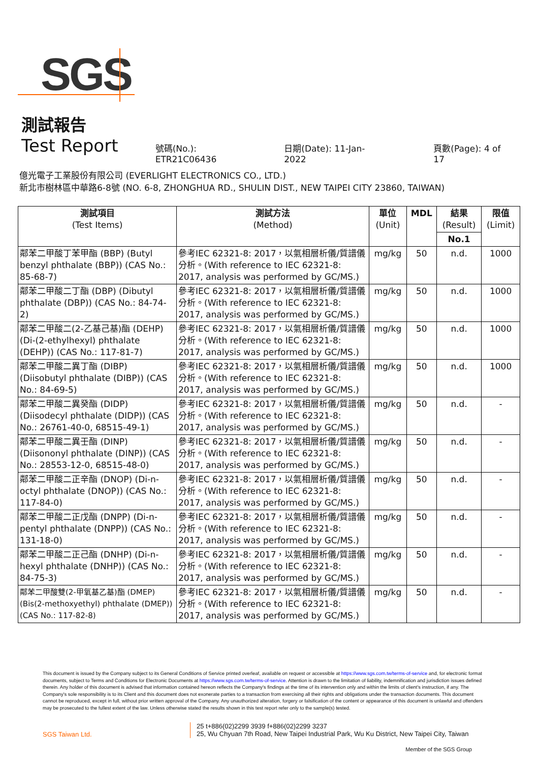SGS
測試報告
Test Report
號碼(No.): ETR21C06436 日期(Date): 11-Jan-2022 頁數(Page): 4 of 17
億光電子工業股份有限公司 (EVERLIGHT ELECTRONICS CO., LTD.)
新北市樹林區中華路6-8號 (NO. 6-8, ZHONGHUA RD., SHULIN DIST., NEW TAIPEI CITY 23860, TAIWAN)
| 測試項目 (Test Items) | 測試方法 (Method) | 單位 (Unit) | MDL | 結果 (Result) | 限值 (Limit) |
| --- | --- | --- | --- | --- | --- |
| | | | | No.1 | |
| 鄰苯二甲酸丁苯甲酯 (BBP) (Butyl benzyl phthalate (BBP)) (CAS No.: 85-68-7) | 參考IEC 62321-8: 2017，以氣相層析儀/質譜儀分析。(With reference to IEC 62321-8: 2017, analysis was performed by GC/MS.) | mg/kg | 50 | n.d. | 1000 |
| 鄰苯二甲酸二丁酯 (DBP) (Dibutyl phthalate (DBP)) (CAS No.: 84-74-2) | 參考IEC 62321-8: 2017，以氣相層析儀/質譜儀分析。(With reference to IEC 62321-8: 2017, analysis was performed by GC/MS.) | mg/kg | 50 | n.d. | 1000 |
| 鄰苯二甲酸二(2-乙基己基)酯 (DEHP) (Di-(2-ethylhexyl) phthalate (DEHP)) (CAS No.: 117-81-7) | 參考IEC 62321-8: 2017，以氣相層析儀/質譜儀分析。(With reference to IEC 62321-8: 2017, analysis was performed by GC/MS.) | mg/kg | 50 | n.d. | 1000 |
| 鄰苯二甲酸二異丁酯 (DIBP) (Diisobutyl phthalate (DIBP)) (CAS No.: 84-69-5) | 參考IEC 62321-8: 2017，以氣相層析儀/質譜儀分析。(With reference to IEC 62321-8: 2017, analysis was performed by GC/MS.) | mg/kg | 50 | n.d. | 1000 |
| 鄰苯二甲酸二異癸酯 (DIDP) (Diisodecyl phthalate (DIDP)) (CAS No.: 26761-40-0, 68515-49-1) | 參考IEC 62321-8: 2017，以氣相層析儀/質譜儀分析。(With reference to IEC 62321-8: 2017, analysis was performed by GC/MS.) | mg/kg | 50 | n.d. | - |
| 鄰苯二甲酸二異壬酯 (DINP) (Diisononyl phthalate (DINP)) (CAS No.: 28553-12-0, 68515-48-0) | 參考IEC 62321-8: 2017，以氣相層析儀/質譜儀分析。(With reference to IEC 62321-8: 2017, analysis was performed by GC/MS.) | mg/kg | 50 | n.d. | - |
| 鄰苯二甲酸二正辛酯 (DNOP) (Di-n-octyl phthalate (DNOP)) (CAS No.: 117-84-0) | 參考IEC 62321-8: 2017，以氣相層析儀/質譜儀分析。(With reference to IEC 62321-8: 2017, analysis was performed by GC/MS.) | mg/kg | 50 | n.d. | - |
| 鄰苯二甲酸二正戊酯 (DNPP) (Di-n-pentyl phthalate (DNPP)) (CAS No.: 131-18-0) | 參考IEC 62321-8: 2017，以氣相層析儀/質譜儀分析。(With reference to IEC 62321-8: 2017, analysis was performed by GC/MS.) | mg/kg | 50 | n.d. | - |
| 鄰苯二甲酸二正己酯 (DNHP) (Di-n-hexyl phthalate (DNHP)) (CAS No.: 84-75-3) | 參考IEC 62321-8: 2017，以氣相層析儀/質譜儀分析。(With reference to IEC 62321-8: 2017, analysis was performed by GC/MS.) | mg/kg | 50 | n.d. | - |
| 鄰苯二甲酸雙(2-甲氧基乙基)酯 (DMEP) (Bis(2-methoxyethyl) phthalate (DMEP)) (CAS No.: 117-82-8) | 參考IEC 62321-8: 2017，以氣相層析儀/質譜儀分析。(With reference to IEC 62321-8: 2017, analysis was performed by GC/MS.) | mg/kg | 50 | n.d. | - |
This document is issued by the Company subject to its General Conditions of Service printed overleaf, available on request or accessible at https://www.sgs.com.tw/terms-of-service and, for electronic format documents, subject to Terms and Conditions for Electronic Documents at https://www.sgs.com.tw/terms-of-service. Attention is drawn to the limitation of liability, indemnification and jurisdiction issues defined therein. Any holder of this document is advised that information contained hereon reflects the Company's findings at the time of its intervention only and within the limits of client's instruction, if any. The Company's sole responsibility is to its Client and this document does not exonerate parties to a transaction from exercising all their rights and obligations under the transaction documents. This document cannot be reproduced, except in full, without prior written approval of the Company. Any unauthorized alteration, forgery or falsification of the content or appearance of this document is unlawful and offenders may be prosecuted to the fullest extent of the law. Unless otherwise stated the results shown in this test report refer only to the sample(s) tested.
SGS Taiwan Ltd.
25 t+886(02)2299 3939 f+886(02)2299 3237
25, Wu Chyuan 7th Road, New Taipei Industrial Park, Wu Ku District, New Taipei City, Taiwan
Member of the SGS Group